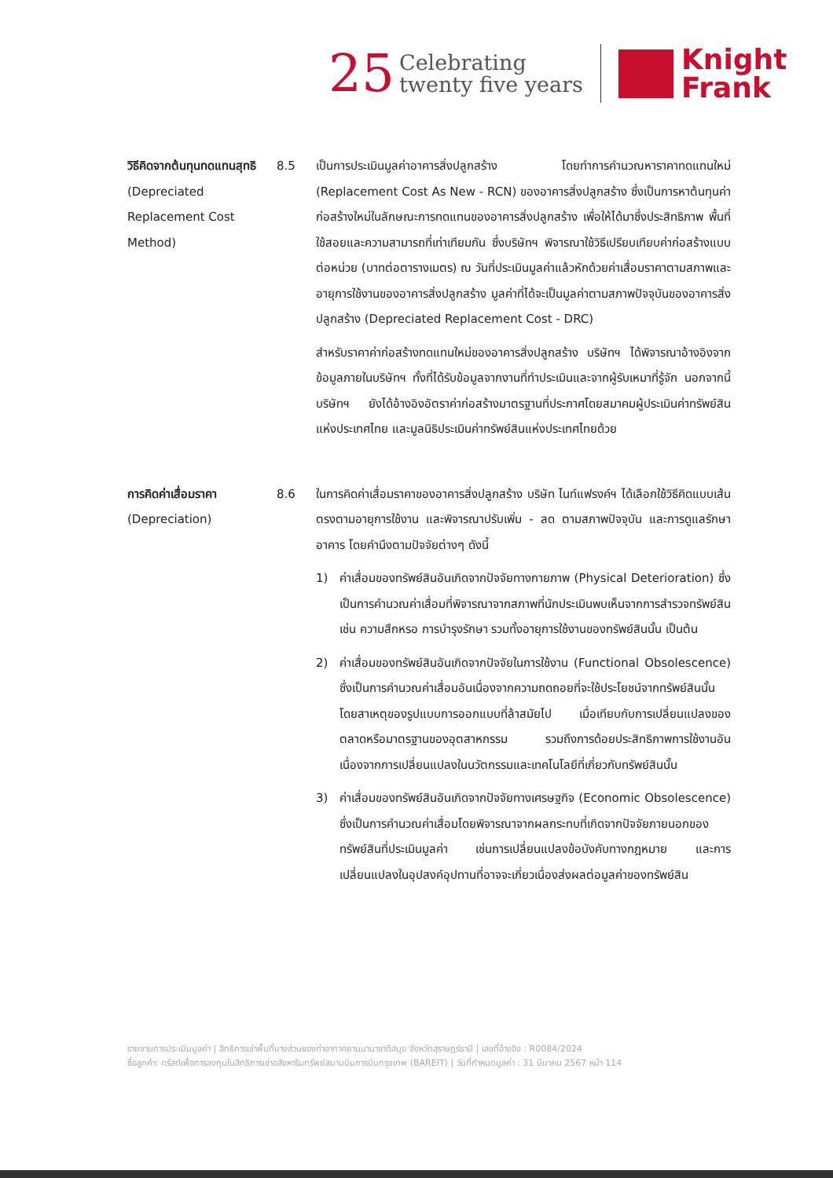25 Celebrating
twenty five years
Knight
Frank
วิธีคิดจากต้นทุนทดแทนสุทธิ
(Depreciated Replacement Cost Method)
8.5
เป็นการประเมินมูลค่าอาคารสิ่งปลูกสร้าง โดยทำการคำนวณหาราคาทดแทนใหม่ (Replacement Cost As New - RCN) ของอาคารสิ่งปลูกสร้าง ซึ่งเป็นการหาต้นทุนค่าก่อสร้างใหม่ในลักษณะการทดแทนของอาคารสิ่งปลูกสร้าง เพื่อให้ได้มาซึ่งประสิทธิภาพ พื้นที่ใช้สอยและความสามารถที่เท่าเทียมกัน ซึ่งบริษัทฯ พิจารณาใช้วิธีเปรียบเทียบค่าก่อสร้างแบบต่อหน่วย (บาทต่อตารางเมตร) ณ วันที่ประเมินมูลค่าแล้วหักด้วยค่าเสื่อมราคาตามสภาพและอายุการใช้งานของอาคารสิ่งปลูกสร้าง มูลค่าที่ได้จะเป็นมูลค่าตามสภาพปัจจุบันของอาคารสิ่งปลูกสร้าง (Depreciated Replacement Cost - DRC)
สำหรับราคาค่าก่อสร้างทดแทนใหม่ของอาคารสิ่งปลูกสร้าง บริษัทฯ ได้พิจารณาอ้างอิงจากข้อมูลภายในบริษัทฯ ทั้งที่ได้รับข้อมูลจากงานที่ทำประเมินและจากผู้รับเหมาที่รู้จัก นอกจากนี้ บริษัทฯ ยังได้อ้างอิงอัตราค่าก่อสร้างมาตรฐานที่ประกาศโดยสมาคมผู้ประเมินค่าทรัพย์สินแห่งประเทศไทย และมูลนิธิประเมินค่าทรัพย์สินแห่งประเทศไทยด้วย
การคิดค่าเสื่อมราคา
(Depreciation)
8.6
ในการคิดค่าเสื่อมราคาของอาคารสิ่งปลูกสร้าง บริษัท ไนท์แฟรงค์ฯ ได้เลือกใช้วิธีคิดแบบเส้นตรงตามอายุการใช้งาน และพิจารณาปรับเพิ่ม - ลด ตามสภาพปัจจุบัน และการดูแลรักษาอาคาร โดยคำนึงตามปัจจัยต่างๆ ดังนี้
1)
ค่าเสื่อมของทรัพย์สินอันเกิดจากปัจจัยทางกายภาพ (Physical Deterioration) ซึ่งเป็นการคำนวณค่าเสื่อมที่พิจารณาจากสภาพที่นักประเมินพบเห็นจากการสำรวจทรัพย์สิน เช่น ความสึกหรอ การบำรุงรักษา รวมทั้งอายุการใช้งานของทรัพย์สินนั้น เป็นต้น
2)
ค่าเสื่อมของทรัพย์สินอันเกิดจากปัจจัยในการใช้งาน (Functional Obsolescence) ซึ่งเป็นการคำนวณค่าเสื่อมอันเนื่องจากความถดถอยที่จะใช้ประโยชน์จากทรัพย์สินนั้น โดยสาเหตุของรูปแบบการออกแบบที่ล้าสมัยไป เมื่อเทียบกับการเปลี่ยนแปลงของตลาดหรือมาตรฐานของอุตสาหกรรม รวมถึงการด้อยประสิทธิภาพการใช้งานอันเนื่องจากการเปลี่ยนแปลงในนวัตกรรมและเทคโนโลยีที่เกี่ยวกับทรัพย์สินนั้น
3)
ค่าเสื่อมของทรัพย์สินอันเกิดจากปัจจัยทางเศรษฐกิจ (Economic Obsolescence) ซึ่งเป็นการคำนวณค่าเสื่อมโดยพิจารณาจากผลกระทบที่เกิดจากปัจจัยภายนอกของทรัพย์สินที่ประเมินมูลค่า เช่นการเปลี่ยนแปลงข้อบังคับทางกฎหมาย และการเปลี่ยนแปลงในอุปสงค์อุปทานที่อาจจะเกี่ยวเนื่องส่งผลต่อมูลค่าของทรัพย์สิน
รายงานการประเมินมูลค่า | สิทธิการเช่าพื้นที่บางส่วนของท่าอากาศยานนานาชาติสมุย จังหวัดสุราษฎร์ธานี | เลขที่อ้างอิง : R0084/2024
ชื่อลูกค้า: ทรัสต์เพื่อการลงทุนในสิทธิการเช่าอสังหาริมทรัพย์สนามบินการบินกรุงเทพ (BAREIT) | วันที่กำหนดมูลค่า : 31 มีนาคม 2567 หน้า 114